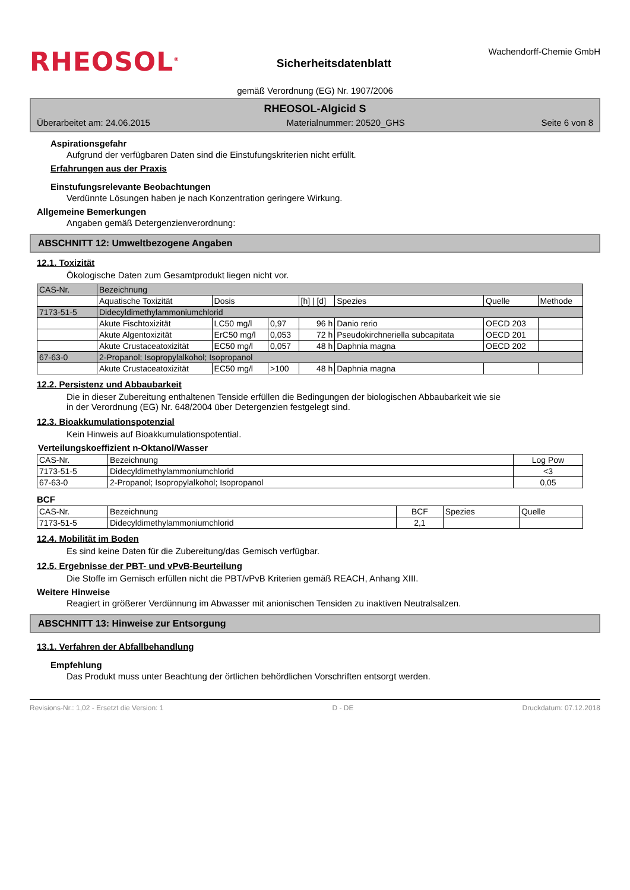RHEOSOL<sup>®</sup>
Sicherheitsdatenblatt
Wachendorff-Chemie GmbH
gemäß Verordnung (EG) Nr. 1907/2006
RHEOSOL-Algicid S
Überarbeitet am: 24.06.2015 Materialnummer: 20520_GHS Seite 6 von 8
Aspirationsgefahr
Aufgrund der verfügbaren Daten sind die Einstufungskriterien nicht erfüllt.
Erfahrungen aus der Praxis
Einstufungsrelevante Beobachtungen
Verdünnte Lösungen haben je nach Konzentration geringere Wirkung.
Allgemeine Bemerkungen
Angaben gemäß Detergenzienverordnung:
ABSCHNITT 12: Umweltbezogene Angaben
12.1. Toxizität
Ökologische Daten zum Gesamtprodukt liegen nicht vor.
| CAS-Nr. | Bezeichnung | | | | | | |
| | Aquatische Toxizität | Dosis | | [h] / [d] | Spezies | Quelle | Methode |
| 7173-51-5 | Didecyldimethylammoniumchlorid | | | | | | |
| | Akute Fischtoxizität | LC50 mg/l | 0,97 | 96 h | Danio rerio | OECD 203 | |
| | Akute Algentoxizität | ErC50 mg/l | 0,053 | 72 h | Pseudokirchneriella subcapitata | OECD 201 | |
| | Akute Crustaceatoxizität | EC50 mg/l | 0,057 | 48 h | Daphnia magna | OECD 202 | |
| 67-63-0 | 2-Propanol; Isopropylalkohol; Isopropanol | | | | | | |
| | Akute Crustaceatoxizität | EC50 mg/l | >100 | 48 h | Daphnia magna | | |
12.2. Persistenz und Abbaubarkeit
Die in dieser Zubereitung enthaltenen Tenside erfüllen die Bedingungen der biologischen Abbaubarkeit wie sie
in der Verordnung (EG) Nr. 648/2004 über Detergenzien festgelegt sind.
12.3. Bioakkumulationspotenzial
Kein Hinweis auf Bioakkumulationspotential.
Verteilungskoeffizient n-Oktanol/Wasser
| CAS-Nr. | Bezeichnung | Log Pow |
| 7173-51-5 | Didecyldimethylammoniumchlorid | <3 |
| 67-63-0 | 2-Propanol; Isopropylalkohol; Isopropanol | 0,05 |
BCF
| CAS-Nr. | Bezeichnung | BCF | Spezies | Quelle |
| 7173-51-5 | Didecyldimethylammoniumchlorid | 2,1 | | |
12.4. Mobilität im Boden
Es sind keine Daten für die Zubereitung/das Gemisch verfügbar.
12.5. Ergebnisse der PBT- und vPvB-Beurteilung
Die Stoffe im Gemisch erfüllen nicht die PBT/vPvB Kriterien gemäß REACH, Anhang XIII.
Weitere Hinweise
Reagiert in größerer Verdünnung im Abwasser mit anionischen Tensiden zu inaktiven Neutralsalzen.
ABSCHNITT 13: Hinweise zur Entsorgung
13.1. Verfahren der Abfallbehandlung
Empfehlung
Das Produkt muss unter Beachtung der örtlichen behördlichen Vorschriften entsorgt werden.
Revisions-Nr.: 1,02 - Ersetzt die Version: 1 D - DE Druckdatum: 07.12.2018